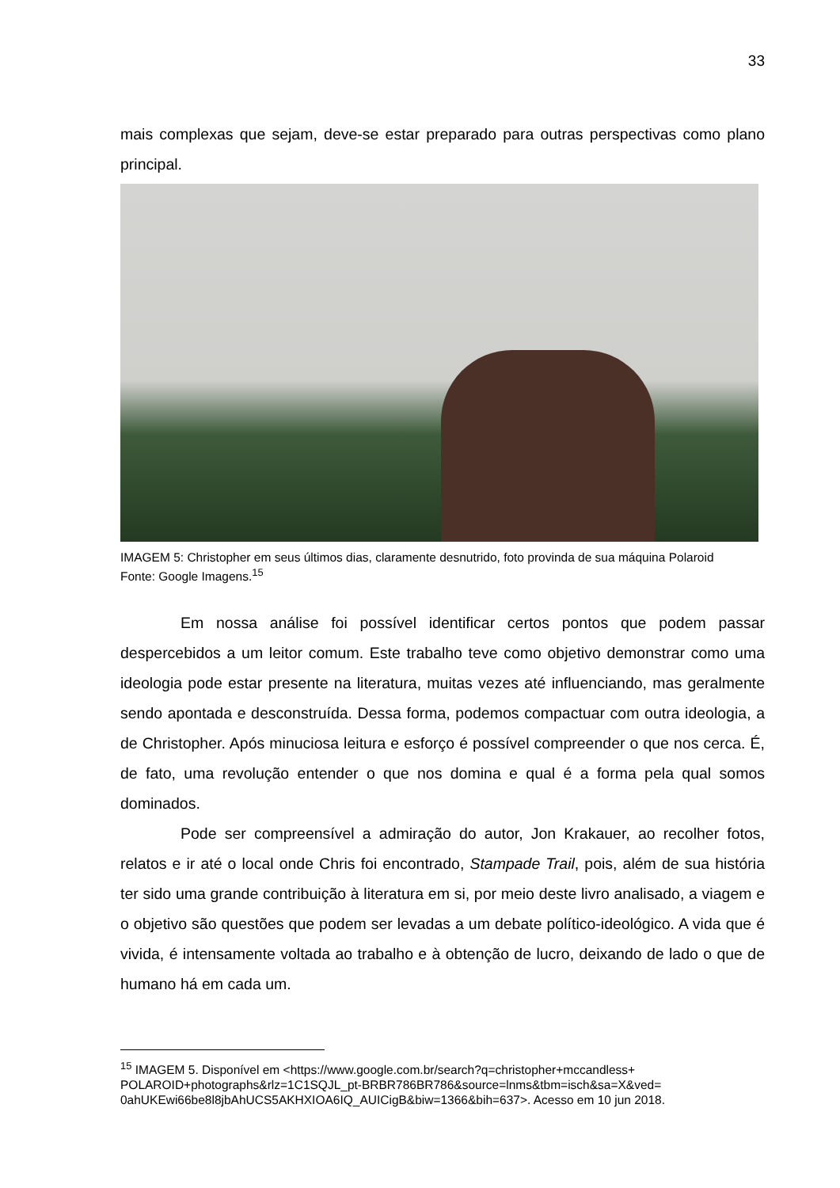33
mais complexas que sejam, deve-se estar preparado para outras perspectivas como plano principal.
IMAGEM 5: Christopher em seus últimos dias, claramente desnutrido, foto provinda de sua máquina Polaroid
Fonte: Google Imagens.<sup>15</sup>
Em nossa análise foi possível identificar certos pontos que podem passar despercebidos a um leitor comum. Este trabalho teve como objetivo demonstrar como uma ideologia pode estar presente na literatura, muitas vezes até influenciando, mas geralmente sendo apontada e desconstruída. Dessa forma, podemos compactuar com outra ideologia, a de Christopher. Após minuciosa leitura e esforço é possível compreender o que nos cerca. É, de fato, uma revolução entender o que nos domina e qual é a forma pela qual somos dominados.
Pode ser compreensível a admiração do autor, Jon Krakauer, ao recolher fotos, relatos e ir até o local onde Chris foi encontrado, Stampade Trail, pois, além de sua história ter sido uma grande contribuição à literatura em si, por meio deste livro analisado, a viagem e o objetivo são questões que podem ser levadas a um debate político-ideológico. A vida que é vivida, é intensamente voltada ao trabalho e à obtenção de lucro, deixando de lado o que de humano há em cada um.
<sup>15</sup> IMAGEM 5. Disponível em <https://www.google.com.br/search?q=christopher+mccandless+ POLAROID+photographs&rlz=1C1SQJL_pt-BRBR786BR786&source=lnms&tbm=isch&sa=X&ved= 0ahUKEwi66be8l8jbAhUCS5AKHXIOA6IQ_AUICigB&biw=1366&bih=637>. Acesso em 10 jun 2018.